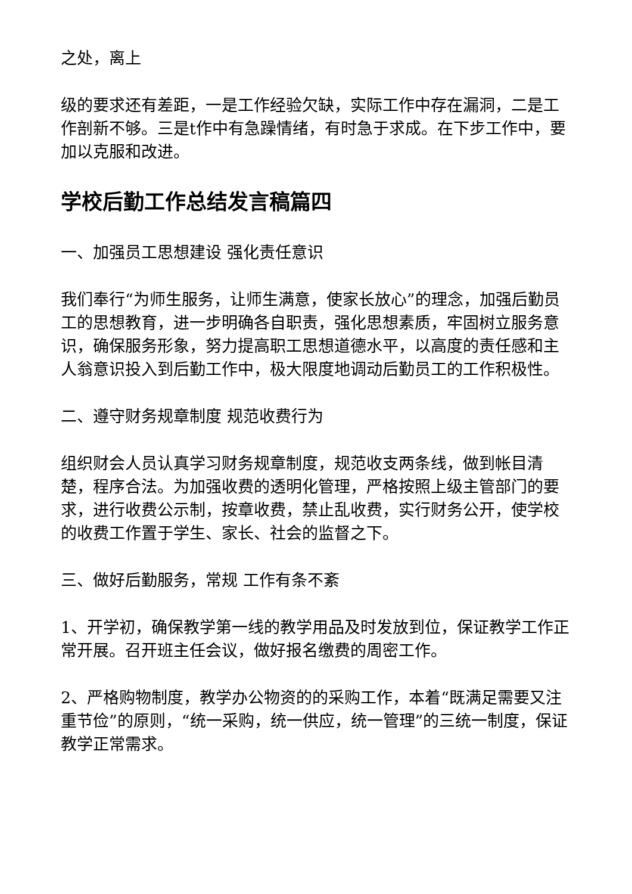之处，离上
级的要求还有差距，一是工作经验欠缺，实际工作中存在漏洞，二是工作剖新不够。三是t作中有急躁情绪，有时急于求成。在下步工作中，要加以克服和改进。
学校后勤工作总结发言稿篇四
一、加强员工思想建设 强化责任意识
我们奉行“为师生服务，让师生满意，使家长放心”的理念，加强后勤员工的思想教育，进一步明确各自职责，强化思想素质，牢固树立服务意识，确保服务形象，努力提高职工思想道德水平，以高度的责任感和主人翁意识投入到后勤工作中，极大限度地调动后勤员工的工作积极性。
二、遵守财务规章制度 规范收费行为
组织财会人员认真学习财务规章制度，规范收支两条线，做到帐目清楚，程序合法。为加强收费的透明化管理，严格按照上级主管部门的要求，进行收费公示制，按章收费，禁止乱收费，实行财务公开，使学校的收费工作置于学生、家长、社会的监督之下。
三、做好后勤服务，常规 工作有条不紊
1、开学初，确保教学第一线的教学用品及时发放到位，保证教学工作正常开展。召开班主任会议，做好报名缴费的周密工作。
2、严格购物制度，教学办公物资的的采购工作，本着“既满足需要又注重节俭”的原则，“统一采购，统一供应，统一管理”的三统一制度，保证教学正常需求。